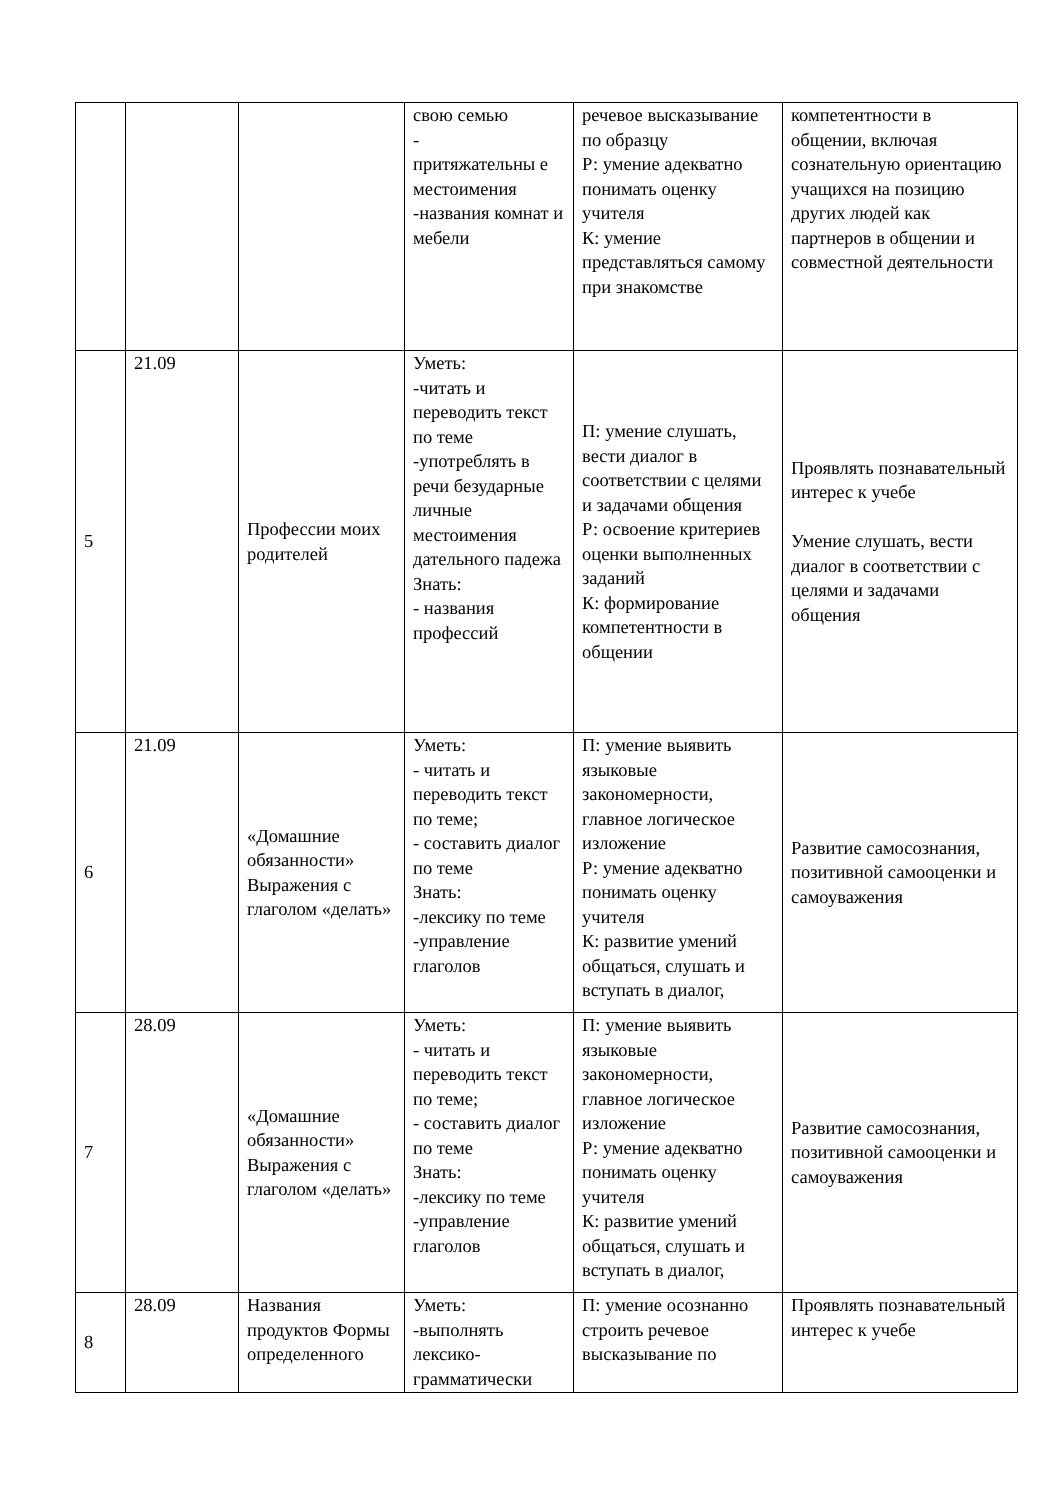| | | | свою семью - притяжательны е местоимения -названия комнат и мебели | речевое высказывание по образцу Р: умение адекватно понимать оценку учителя К: умение представляться самому при знакомстве | компетентности в общении, включая сознательную ориентацию учащихся на позицию других людей как партнеров в общении и совместной деятельности |
| 5 | 21.09 | Профессии моих родителей | Уметь: -читать и переводить текст по теме -употреблять в речи безударные личные местоимения дательного падежа Знать: - названия профессий | П: умение слушать, вести диалог в соответствии с целями и задачами общения Р: освоение критериев оценки выполненных заданий К: формирование компетентности в общении | Проявлять познавательный интерес к учебе Умение слушать, вести диалог в соответствии с целями и задачами общения |
| 6 | 21.09 | «Домашние обязанности» Выражения с глаголом «делать» | Уметь: - читать и переводить текст по теме; - составить диалог по теме Знать: -лексику по теме -управление глаголов | П: умение выявить языковые закономерности, главное логическое изложение Р: умение адекватно понимать оценку учителя К: развитие умений общаться, слушать и вступать в диалог, | Развитие самосознания, позитивной самооценки и самоуважения |
| 7 | 28.09 | «Домашние обязанности» Выражения с глаголом «делать» | Уметь: - читать и переводить текст по теме; - составить диалог по теме Знать: -лексику по теме -управление глаголов | П: умение выявить языковые закономерности, главное логическое изложение Р: умение адекватно понимать оценку учителя К: развитие умений общаться, слушать и вступать в диалог, | Развитие самосознания, позитивной самооценки и самоуважения |
| 8 | 28.09 | Названия продуктов Формы определенного | Уметь: -выполнять лексико-грамматически | П: умение осознанно строить речевое высказывание по | Проявлять познавательный интерес к учебе |